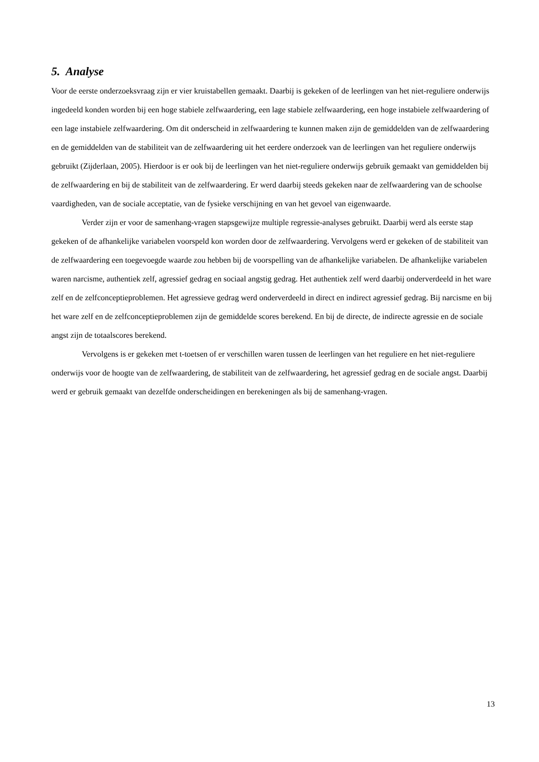5. Analyse
Voor de eerste onderzoeksvraag zijn er vier kruistabellen gemaakt. Daarbij is gekeken of de leerlingen van het niet-reguliere onderwijs ingedeeld konden worden bij een hoge stabiele zelfwaardering, een lage stabiele zelfwaardering, een hoge instabiele zelfwaardering of een lage instabiele zelfwaardering. Om dit onderscheid in zelfwaardering te kunnen maken zijn de gemiddelden van de zelfwaardering en de gemiddelden van de stabiliteit van de zelfwaardering uit het eerdere onderzoek van de leerlingen van het reguliere onderwijs gebruikt (Zijderlaan, 2005). Hierdoor is er ook bij de leerlingen van het niet-reguliere onderwijs gebruik gemaakt van gemiddelden bij de zelfwaardering en bij de stabiliteit van de zelfwaardering. Er werd daarbij steeds gekeken naar de zelfwaardering van de schoolse vaardigheden, van de sociale acceptatie, van de fysieke verschijning en van het gevoel van eigenwaarde.
Verder zijn er voor de samenhang-vragen stapsgewijze multiple regressie-analyses gebruikt. Daarbij werd als eerste stap gekeken of de afhankelijke variabelen voorspeld kon worden door de zelfwaardering. Vervolgens werd er gekeken of de stabiliteit van de zelfwaardering een toegevoegde waarde zou hebben bij de voorspelling van de afhankelijke variabelen. De afhankelijke variabelen waren narcisme, authentiek zelf, agressief gedrag en sociaal angstig gedrag. Het authentiek zelf werd daarbij onderverdeeld in het ware zelf en de zelfconceptieproblemen. Het agressieve gedrag werd onderverdeeld in direct en indirect agressief gedrag. Bij narcisme en bij het ware zelf en de zelfconceptieproblemen zijn de gemiddelde scores berekend. En bij de directe, de indirecte agressie en de sociale angst zijn de totaalscores berekend.
Vervolgens is er gekeken met t-toetsen of er verschillen waren tussen de leerlingen van het reguliere en het niet-reguliere onderwijs voor de hoogte van de zelfwaardering, de stabiliteit van de zelfwaardering, het agressief gedrag en de sociale angst. Daarbij werd er gebruik gemaakt van dezelfde onderscheidingen en berekeningen als bij de samenhang-vragen.
13